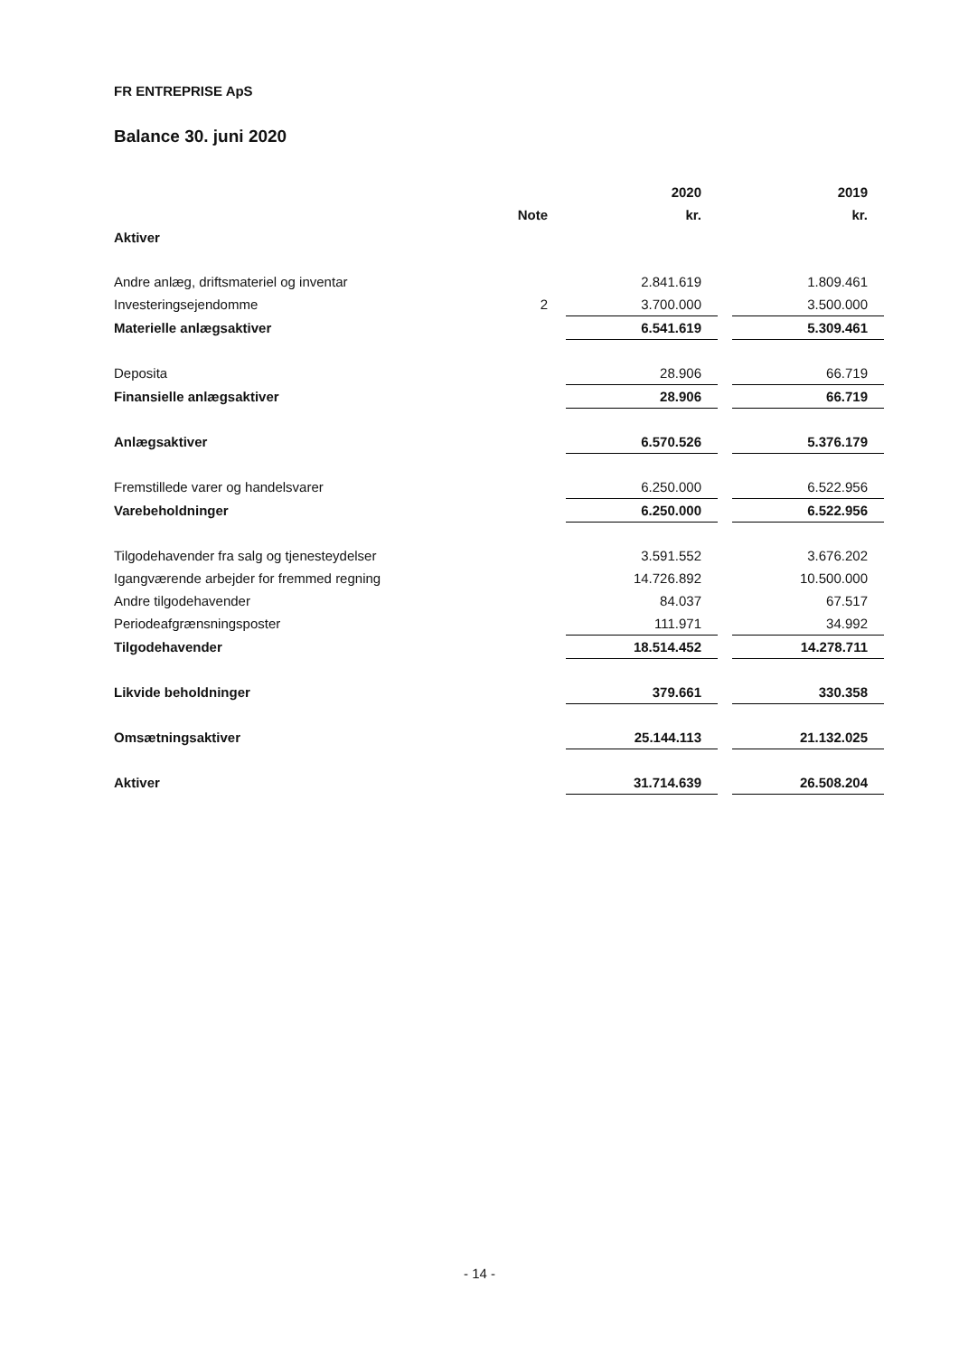FR ENTREPRISE ApS
Balance 30. juni 2020
| | | 2020 | | 2019 |
| --- | --- | --- | --- | --- |
| | Note | kr. | | kr. |
| Aktiver | | | | |
| Andre anlæg, driftsmateriel og inventar | | 2.841.619 | | 1.809.461 |
| Investeringsejendomme | 2 | 3.700.000 | | 3.500.000 |
| Materielle anlægsaktiver | | 6.541.619 | | 5.309.461 |
| Deposita | | 28.906 | | 66.719 |
| Finansielle anlægsaktiver | | 28.906 | | 66.719 |
| Anlægsaktiver | | 6.570.526 | | 5.376.179 |
| Fremstillede varer og handelsvarer | | 6.250.000 | | 6.522.956 |
| Varebeholdninger | | 6.250.000 | | 6.522.956 |
| Tilgodehavender fra salg og tjenesteydelser | | 3.591.552 | | 3.676.202 |
| Igangværende arbejder for fremmed regning | | 14.726.892 | | 10.500.000 |
| Andre tilgodehavender | | 84.037 | | 67.517 |
| Periodeafgrænsningsposter | | 111.971 | | 34.992 |
| Tilgodehavender | | 18.514.452 | | 14.278.711 |
| Likvide beholdninger | | 379.661 | | 330.358 |
| Omsætningsaktiver | | 25.144.113 | | 21.132.025 |
| Aktiver | | 31.714.639 | | 26.508.204 |
- 14 -